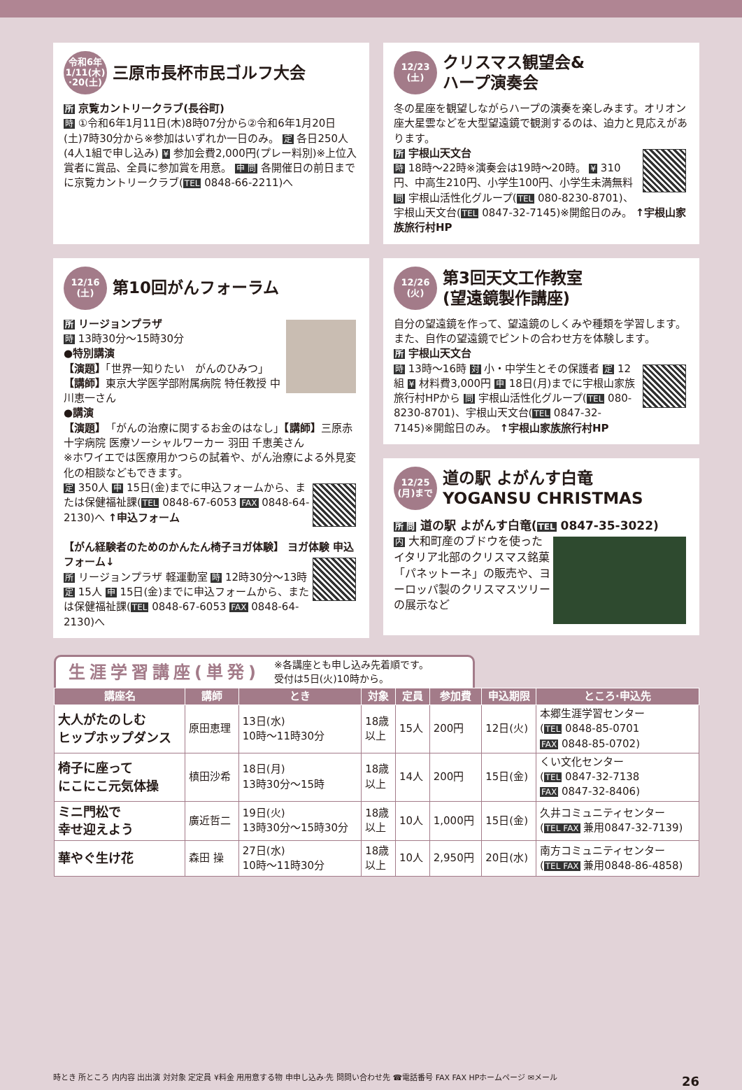令和6年
1/11(木)
·20(土)
三原市長杯市民ゴルフ大会
所 京覧カントリークラブ(長谷町)
時 ①令和6年1月11日(木)8時07分から②令和6年1月20日(土)7時30分から※参加はいずれか一日のみ。 定 各日250人(4人1組で申し込み) ¥ 参加会費2,000円(プレー料別)※上位入賞者に賞品、全員に参加賞を用意。 申問 各開催日の前日までに京覧カントリークラブ(TEL 0848-66-2211)へ
12/23
(土)
クリスマス観望会&
ハープ演奏会
冬の星座を観望しながらハープの演奏を楽しみます。オリオン座大星雲などを大型望遠鏡で観測するのは、迫力と見応えがあります。
所 宇根山天文台
時 18時～22時※演奏会は19時～20時。 ¥ 310円、中高生210円、小学生100円、小学生未満無料 問 宇根山活性化グループ(TEL 080-8230-8701)、宇根山天文台(TEL 0847-32-7145)※開館日のみ。 ↑宇根山家族旅行村HP
12/16
(土)
第10回がんフォーラム
所 リージョンプラザ
時 13時30分～15時30分
●特別講演
【演題】「世界一知りたい　がんのひみつ」
【講師】東京大学医学部附属病院 特任教授 中川恵一さん
●講演
【演題】「がんの治療に関するお金のはなし」【講師】三原赤十字病院 医療ソーシャルワーカー 羽田 千恵美さん
※ホワイエでは医療用かつらの試着や、がん治療による外見変化の相談などもできます。
定 350人 申 15日(金)までに申込フォームから、または保健福祉課(TEL 0848-67-6053 FAX 0848-64-2130)へ ↑申込フォーム
【がん経験者のためのかんたん椅子ヨガ体験】 ヨガ体験 申込フォーム↓
所 リージョンプラザ 軽運動室 時 12時30分～13時 定 15人 申 15日(金)までに申込フォームから、または保健福祉課(TEL 0848-67-6053 FAX 0848-64-2130)へ
12/26
(火)
第3回天文工作教室
(望遠鏡製作講座)
自分の望遠鏡を作って、望遠鏡のしくみや種類を学習します。また、自作の望遠鏡でピントの合わせ方を体験します。
所 宇根山天文台
時 13時～16時 対 小・中学生とその保護者 定 12組 ¥ 材料費3,000円 申 18日(月)までに宇根山家族旅行村HPから 問 宇根山活性化グループ(TEL 080-8230-8701)、宇根山天文台(TEL 0847-32-7145)※開館日のみ。 ↑宇根山家族旅行村HP
12/25
(月)まで
道の駅 よがんす白竜
YOGANSU CHRISTMAS
所問 道の駅 よがんす白竜(TEL 0847-35-3022)
内 大和町産のブドウを使ったイタリア北部のクリスマス銘菓「パネットーネ」の販売や、ヨーロッパ製のクリスマスツリーの展示など
生涯学習講座(単発) ※各講座とも申し込み先着順です。
受付は5日(火)10時から。
| 講座名 | 講師 | とき | 対象 | 定員 | 参加費 | 申込期限 | ところ·申込先 |
| --- | --- | --- | --- | --- | --- | --- | --- |
| 大人がたのしむ ヒップホップダンス | 原田恵理 | 13日(水) 10時～11時30分 | 18歳 以上 | 15人 | 200円 | 12日(火) | 本郷生涯学習センター ( TEL 0848-85-0701 FAX 0848-85-0702) |
| 椅子に座って にこにこ元気体操 | 槙田沙希 | 18日(月) 13時30分～15時 | 18歳 以上 | 14人 | 200円 | 15日(金) | くい文化センター ( TEL 0847-32-7138 FAX 0847-32-8406) |
| ミニ門松で 幸せ迎えよう | 廣近哲二 | 19日(火) 13時30分～15時30分 | 18歳 以上 | 10人 | 1,000円 | 15日(金) | 久井コミュニティセンター ( TEL FAX 兼用0847-32-7139) |
| 華やぐ生け花 | 森田 操 | 27日(水) 10時～11時30分 | 18歳 以上 | 10人 | 2,950円 | 20日(水) | 南方コミュニティセンター ( TEL FAX 兼用0848-86-4858) |
時とき 所ところ 内内容 出出演 対対象 定定員 ¥料金 用用意する物 申申し込み·先 問問い合わせ先 ☎電話番号 FAX FAX HPホームページ ✉メール 26